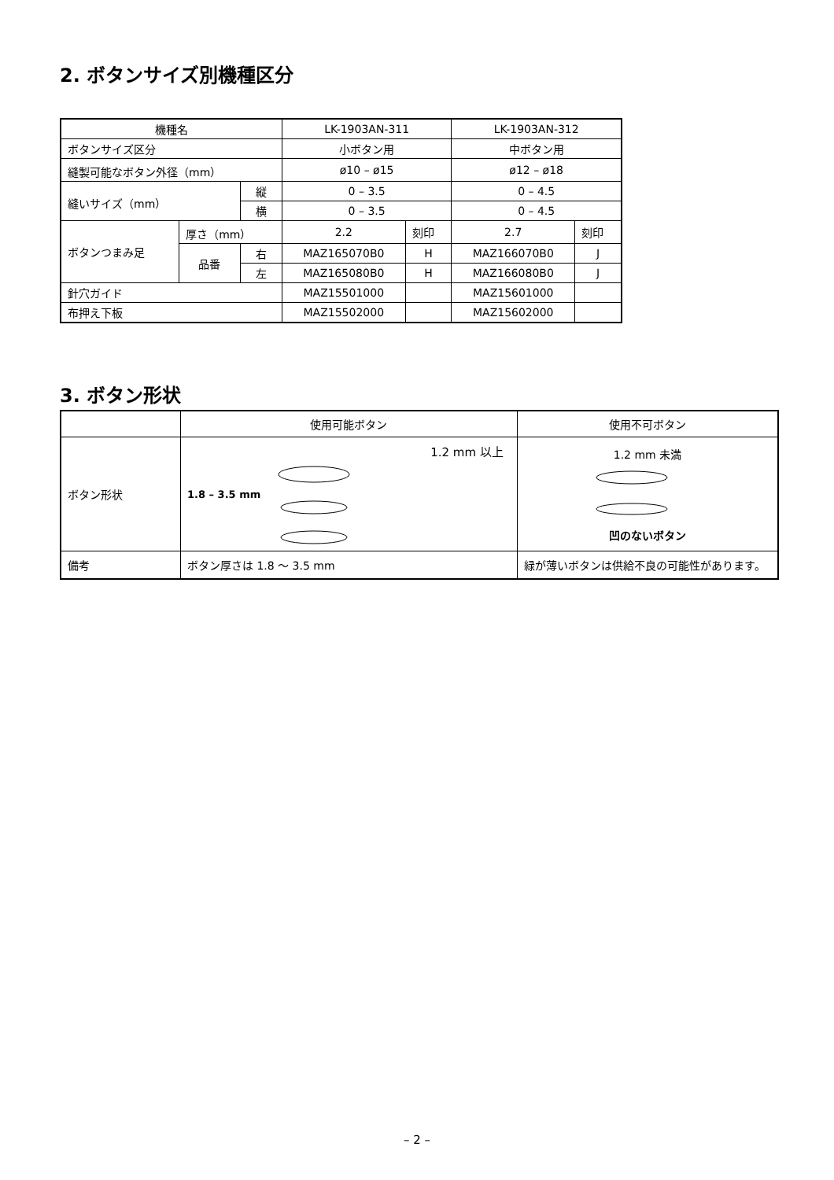2. ボタンサイズ別機種区分
| 機種名 | | | LK-1903AN-311 | | LK-1903AN-312 | |
| --- | --- | --- | --- | --- | --- | --- |
| ボタンサイズ区分 | | | 小ボタン用 | | 中ボタン用 | |
| 縫製可能なボタン外径（mm） | | | ø10 – ø15 | | ø12 – ø18 | |
| 縫いサイズ（mm） | | 縦 | 0 – 3.5 | | 0 – 4.5 | |
| | | 横 | 0 – 3.5 | | 0 – 4.5 | |
| ボタンつまみ足 | 厚さ（mm） | | 2.2 | 刻印 | 2.7 | 刻印 |
| | 品番 | 右 | MAZ165070B0 | H | MAZ166070B0 | J |
| | | 左 | MAZ165080B0 | H | MAZ166080B0 | J |
| 針穴ガイド | | | MAZ15501000 | | MAZ15601000 | |
| 布押え下板 | | | MAZ15502000 | | MAZ15602000 | |
3. ボタン形状
| | 使用可能ボタン | 使用不可ボタン |
| --- | --- | --- |
| ボタン形状 | 1.8 – 3.5 mm 1.2 mm 以上 | 1.2 mm 未満 凹のないボタン |
| 備考 | ボタン厚さは 1.8 ～ 3.5 mm | 緑が薄いボタンは供給不良の可能性があります。 |
– 2 –